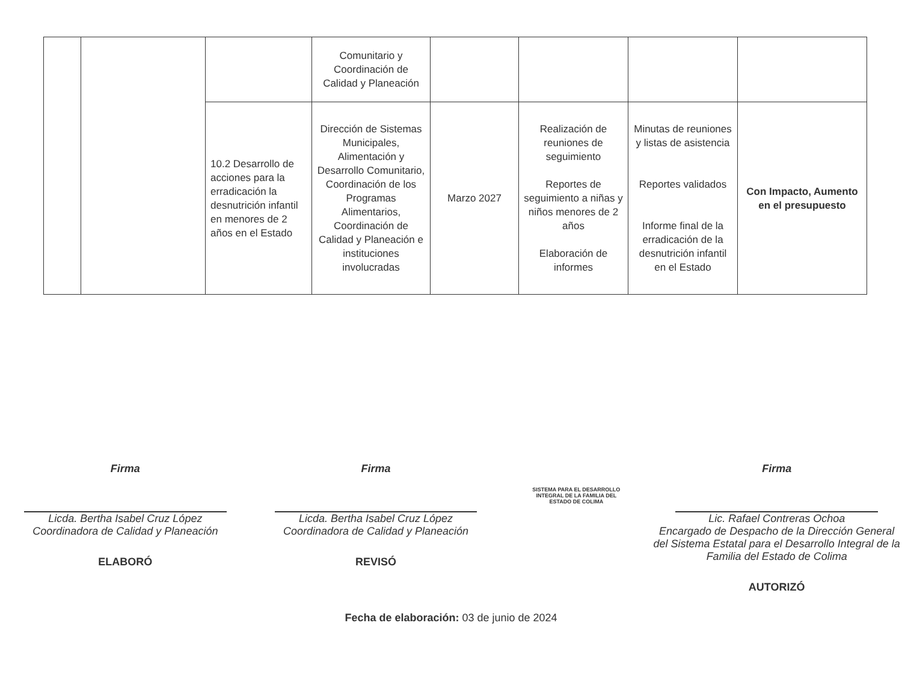| | | | Comunitario y Coordinación de Calidad y Planeación | | | | |
| | | 10.2 Desarrollo de acciones para la erradicación la desnutrición infantil en menores de 2 años en el Estado | Dirección de Sistemas Municipales, Alimentación y Desarrollo Comunitario, Coordinación de los Programas Alimentarios, Coordinación de Calidad y Planeación e instituciones involucradas | Marzo 2027 | Realización de reuniones de seguimiento Reportes de seguimiento a niñas y niños menores de 2 años Elaboración de informes | Minutas de reuniones y listas de asistencia Reportes validados Informe final de la erradicación de la desnutrición infantil en el Estado | Con Impacto, Aumento en el presupuesto |
Firma
Licda. Bertha Isabel Cruz López
Coordinadora de Calidad y Planeación
ELABORÓ
Firma
Licda. Bertha Isabel Cruz López
Coordinadora de Calidad y Planeación
REVISÓ
SISTEMA PARA EL DESARROLLO
INTEGRAL DE LA FAMILIA DEL
ESTADO DE COLIMA
Firma
Lic. Rafael Contreras Ochoa
Encargado de Despacho de la Dirección General del Sistema Estatal para el Desarrollo Integral de la Familia del Estado de Colima
AUTORIZÓ
Fecha de elaboración: 03 de junio de 2024